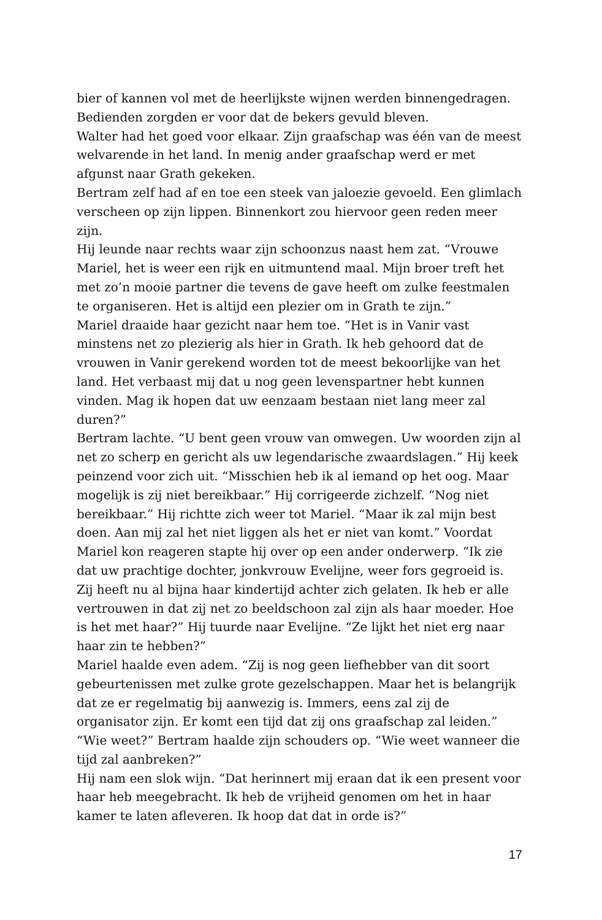bier of kannen vol met de heerlijkste wijnen werden binnengedragen. Bedienden zorgden er voor dat de bekers gevuld bleven.
Walter had het goed voor elkaar. Zijn graafschap was één van de meest welvarende in het land. In menig ander graafschap werd er met afgunst naar Grath gekeken.
Bertram zelf had af en toe een steek van jaloezie gevoeld. Een glimlach verscheen op zijn lippen. Binnenkort zou hiervoor geen reden meer zijn.
Hij leunde naar rechts waar zijn schoonzus naast hem zat. “Vrouwe Mariel, het is weer een rijk en uitmuntend maal. Mijn broer treft het met zo’n mooie partner die tevens de gave heeft om zulke feestmalen te organiseren. Het is altijd een plezier om in Grath te zijn.”
Mariel draaide haar gezicht naar hem toe. “Het is in Vanir vast minstens net zo plezierig als hier in Grath. Ik heb gehoord dat de vrouwen in Vanir gerekend worden tot de meest bekoorlijke van het land. Het verbaast mij dat u nog geen levenspartner hebt kunnen vinden. Mag ik hopen dat uw eenzaam bestaan niet lang meer zal duren?”
Bertram lachte. “U bent geen vrouw van omwegen. Uw woorden zijn al net zo scherp en gericht als uw legendarische zwaardslagen.” Hij keek peinzend voor zich uit. “Misschien heb ik al iemand op het oog. Maar mogelijk is zij niet bereikbaar.” Hij corrigeerde zichzelf. “Nog niet bereikbaar.” Hij richtte zich weer tot Mariel. “Maar ik zal mijn best doen. Aan mij zal het niet liggen als het er niet van komt.” Voordat Mariel kon reageren stapte hij over op een ander onderwerp. “Ik zie dat uw prachtige dochter, jonkvrouw Evelijne, weer fors gegroeid is. Zij heeft nu al bijna haar kindertijd achter zich gelaten. Ik heb er alle vertrouwen in dat zij net zo beeldschoon zal zijn als haar moeder. Hoe is het met haar?” Hij tuurde naar Evelijne. “Ze lijkt het niet erg naar haar zin te hebben?”
Mariel haalde even adem. “Zij is nog geen liefhebber van dit soort gebeurtenissen met zulke grote gezelschappen. Maar het is belangrijk dat ze er regelmatig bij aanwezig is. Immers, eens zal zij de organisator zijn. Er komt een tijd dat zij ons graafschap zal leiden.”
“Wie weet?” Bertram haalde zijn schouders op. “Wie weet wanneer die tijd zal aanbreken?”
Hij nam een slok wijn. “Dat herinnert mij eraan dat ik een present voor haar heb meegebracht. Ik heb de vrijheid genomen om het in haar kamer te laten afleveren. Ik hoop dat dat in orde is?”
17